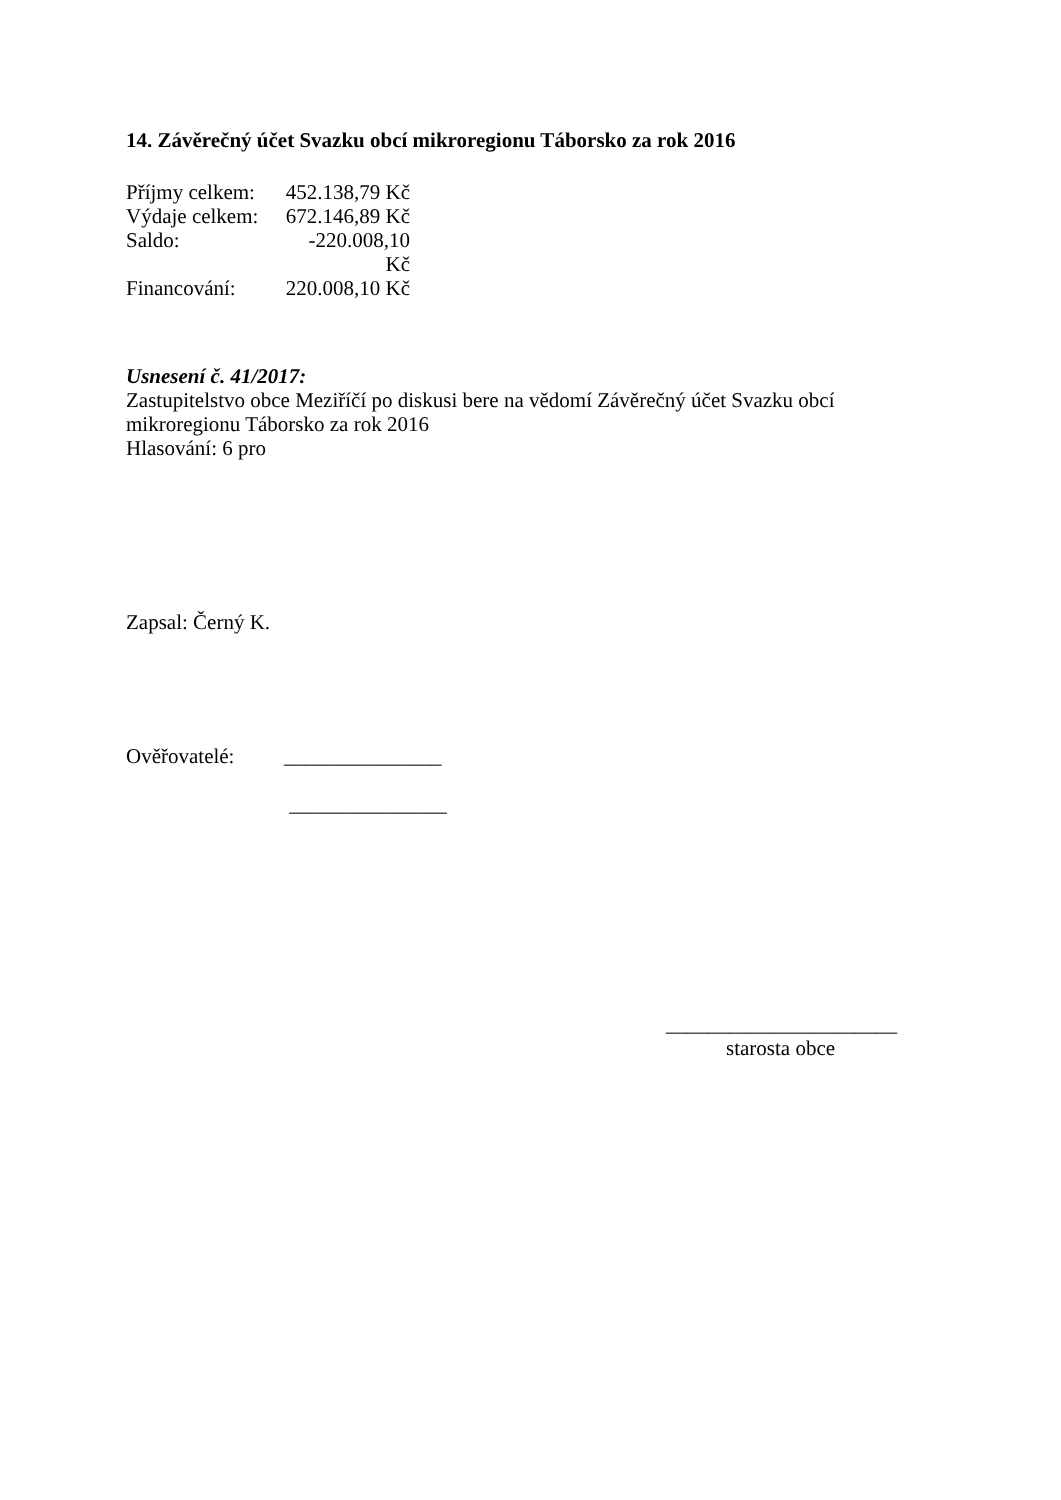14. Závěrečný účet Svazku obcí mikroregionu Táborsko za rok 2016
Příjmy celkem: 452.138,79 Kč
Výdaje celkem: 672.146,89 Kč
Saldo: -220.008,10 Kč
Financování: 220.008,10 Kč
Usnesení č. 41/2017:
Zastupitelstvo obce Meziříčí po diskusi bere na vědomí Závěrečný účet Svazku obcí
mikroregionu Táborsko za rok 2016
Hlasování: 6 pro
Zapsal: Černý K.
Ověřovatelé: _______________
_______________
______________________
starosta obce